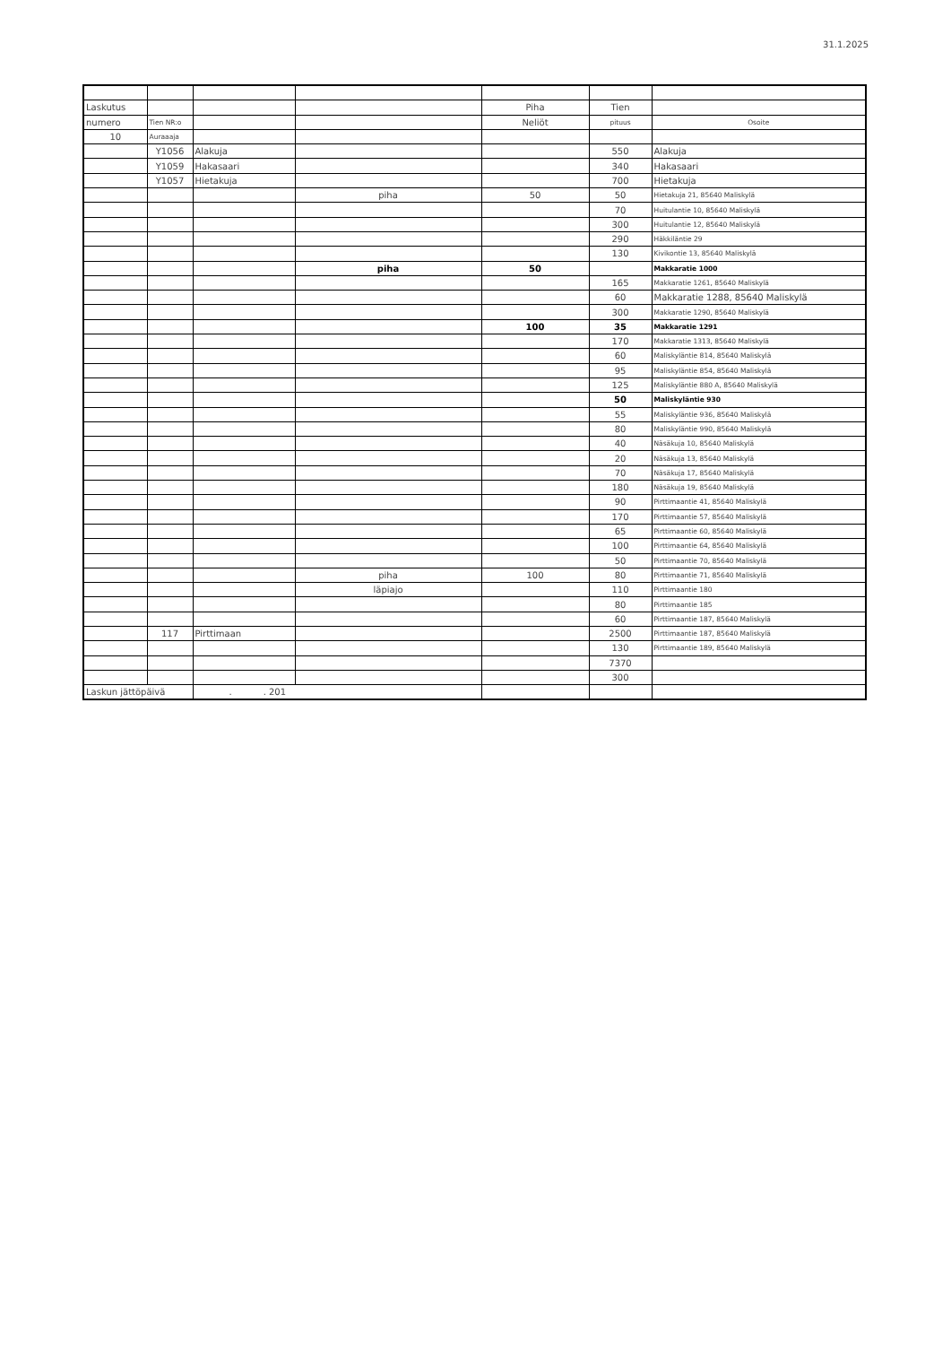31.1.2025
| Laskutus | | | | Piha | Tien | |
| numero | Tien NR:o | | | Neliöt | pituus | Osoite |
| 10 | Auraaaja | | | | | |
| | Y1056 | Alakuja | | | 550 | Alakuja |
| | Y1059 | Hakasaari | | | 340 | Hakasaari |
| | Y1057 | Hietakuja | | | 700 | Hietakuja |
| | | | piha | 50 | 50 | Hietakuja 21, 85640 Maliskylä |
| | | | | | 70 | Huitulantie 10, 85640 Maliskylä |
| | | | | | 300 | Huitulantie 12, 85640 Maliskylä |
| | | | | | 290 | Häkkiläntie 29 |
| | | | | | 130 | Kivikontie 13, 85640 Maliskylä |
| | | | piha | 50 | | Makkaratie 1000 |
| | | | | | 165 | Makkaratie 1261, 85640 Maliskylä |
| | | | | | 60 | Makkaratie 1288, 85640 Maliskylä |
| | | | | | 300 | Makkaratie 1290, 85640 Maliskylä |
| | | | | 100 | 35 | Makkaratie 1291 |
| | | | | | 170 | Makkaratie 1313, 85640 Maliskylä |
| | | | | | 60 | Maliskyläntie 814, 85640 Maliskylä |
| | | | | | 95 | Maliskyläntie 854, 85640 Maliskylä |
| | | | | | 125 | Maliskyläntie 880 A, 85640 Maliskylä |
| | | | | | 50 | Maliskyläntie 930 |
| | | | | | 55 | Maliskyläntie 936, 85640 Maliskylä |
| | | | | | 80 | Maliskyläntie 990, 85640 Maliskylä |
| | | | | | 40 | Näsäkuja 10, 85640 Maliskylä |
| | | | | | 20 | Näsäkuja 13, 85640 Maliskylä |
| | | | | | 70 | Näsäkuja 17, 85640 Maliskylä |
| | | | | | 180 | Näsäkuja 19, 85640 Maliskylä |
| | | | | | 90 | Pirttimaantie 41, 85640 Maliskylä |
| | | | | | 170 | Pirttimaantie 57, 85640 Maliskylä |
| | | | | | 65 | Pirttimaantie 60, 85640 Maliskylä |
| | | | | | 100 | Pirttimaantie 64, 85640 Maliskylä |
| | | | | | 50 | Pirttimaantie 70, 85640 Maliskylä |
| | | | piha | 100 | 80 | Pirttimaantie 71, 85640 Maliskylä |
| | | | läpiajo | | 110 | Pirttimaantie 180 |
| | | | | | 80 | Pirttimaantie 185 |
| | | | | | 60 | Pirttimaantie 187, 85640 Maliskylä |
| | 117 | Pirttimaan | | | 2500 | Pirttimaantie 187, 85640 Maliskylä |
| | | | | | 130 | Pirttimaantie 189, 85640 Maliskylä |
| | | | | | 7370 | |
| | | | | | 300 | |
| Laskun jättöpäivä | | . . 201 | | | | |